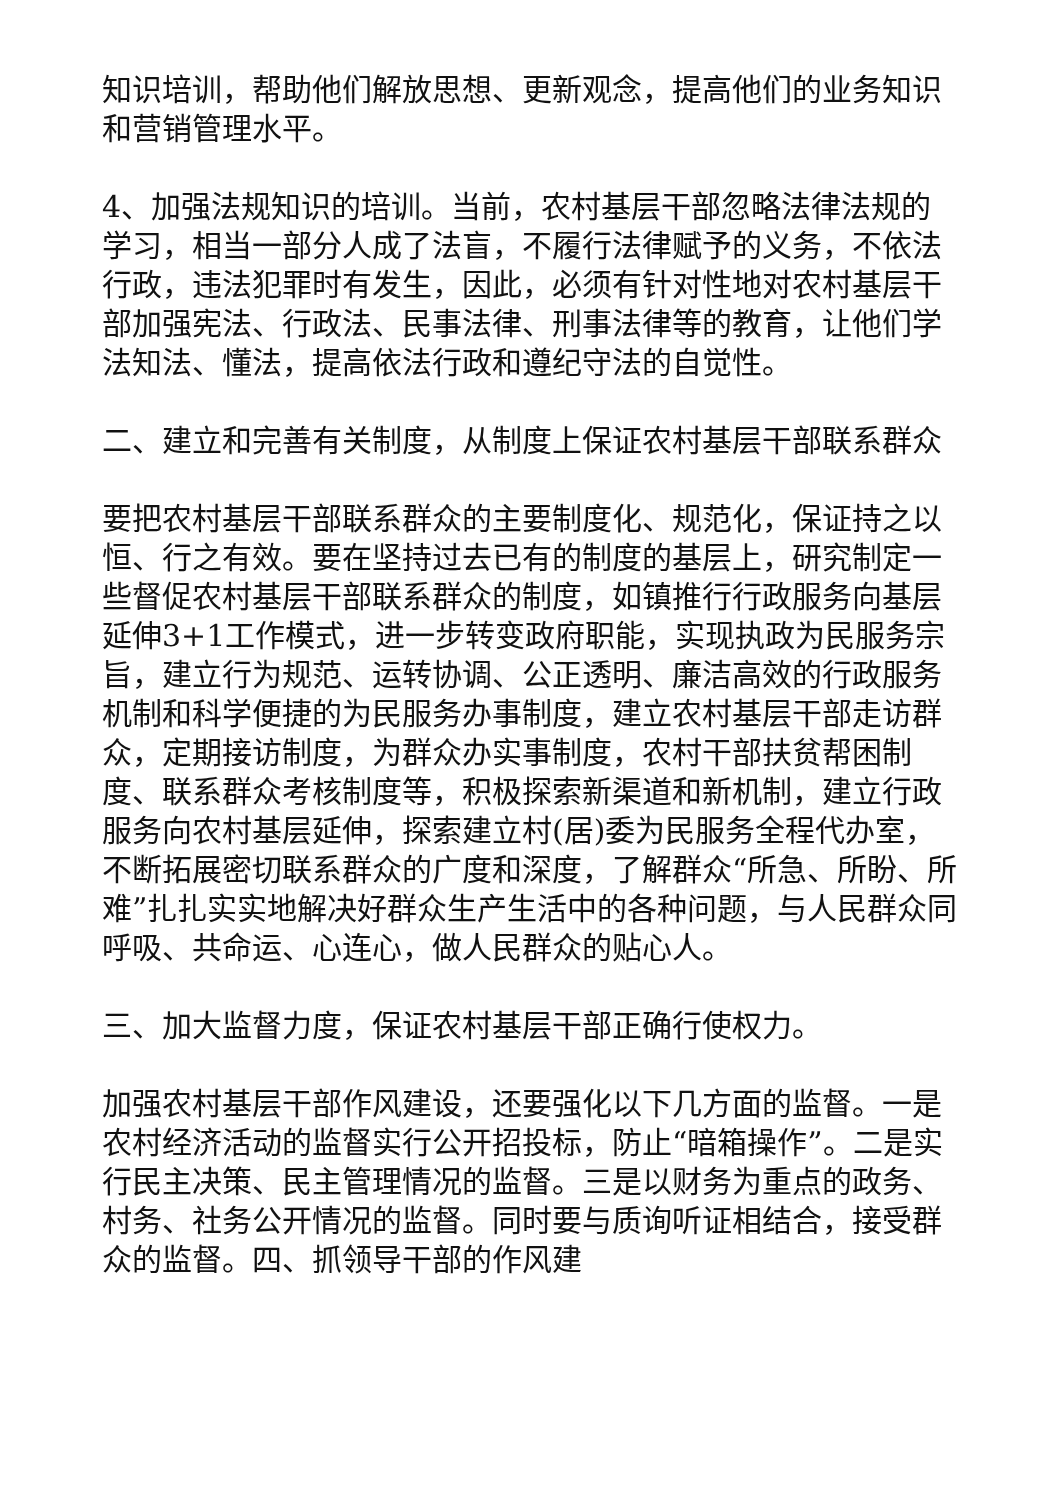知识培训，帮助他们解放思想、更新观念，提高他们的业务知识和营销管理水平。
4、加强法规知识的培训。当前，农村基层干部忽略法律法规的学习，相当一部分人成了法盲，不履行法律赋予的义务，不依法行政，违法犯罪时有发生，因此，必须有针对性地对农村基层干部加强宪法、行政法、民事法律、刑事法律等的教育，让他们学法知法、懂法，提高依法行政和遵纪守法的自觉性。
二、建立和完善有关制度，从制度上保证农村基层干部联系群众
要把农村基层干部联系群众的主要制度化、规范化，保证持之以恒、行之有效。要在坚持过去已有的制度的基层上，研究制定一些督促农村基层干部联系群众的制度，如镇推行行政服务向基层延伸3+1工作模式，进一步转变政府职能，实现执政为民服务宗旨，建立行为规范、运转协调、公正透明、廉洁高效的行政服务机制和科学便捷的为民服务办事制度，建立农村基层干部走访群众，定期接访制度，为群众办实事制度，农村干部扶贫帮困制度、联系群众考核制度等，积极探索新渠道和新机制，建立行政服务向农村基层延伸，探索建立村(居)委为民服务全程代办室，不断拓展密切联系群众的广度和深度，了解群众“所急、所盼、所难”扎扎实实地解决好群众生产生活中的各种问题，与人民群众同呼吸、共命运、心连心，做人民群众的贴心人。
三、加大监督力度，保证农村基层干部正确行使权力。
加强农村基层干部作风建设，还要强化以下几方面的监督。一是农村经济活动的监督实行公开招投标，防止“暗箱操作”。二是实行民主决策、民主管理情况的监督。三是以财务为重点的政务、村务、社务公开情况的监督。同时要与质询听证相结合，接受群众的监督。四、抓领导干部的作风建